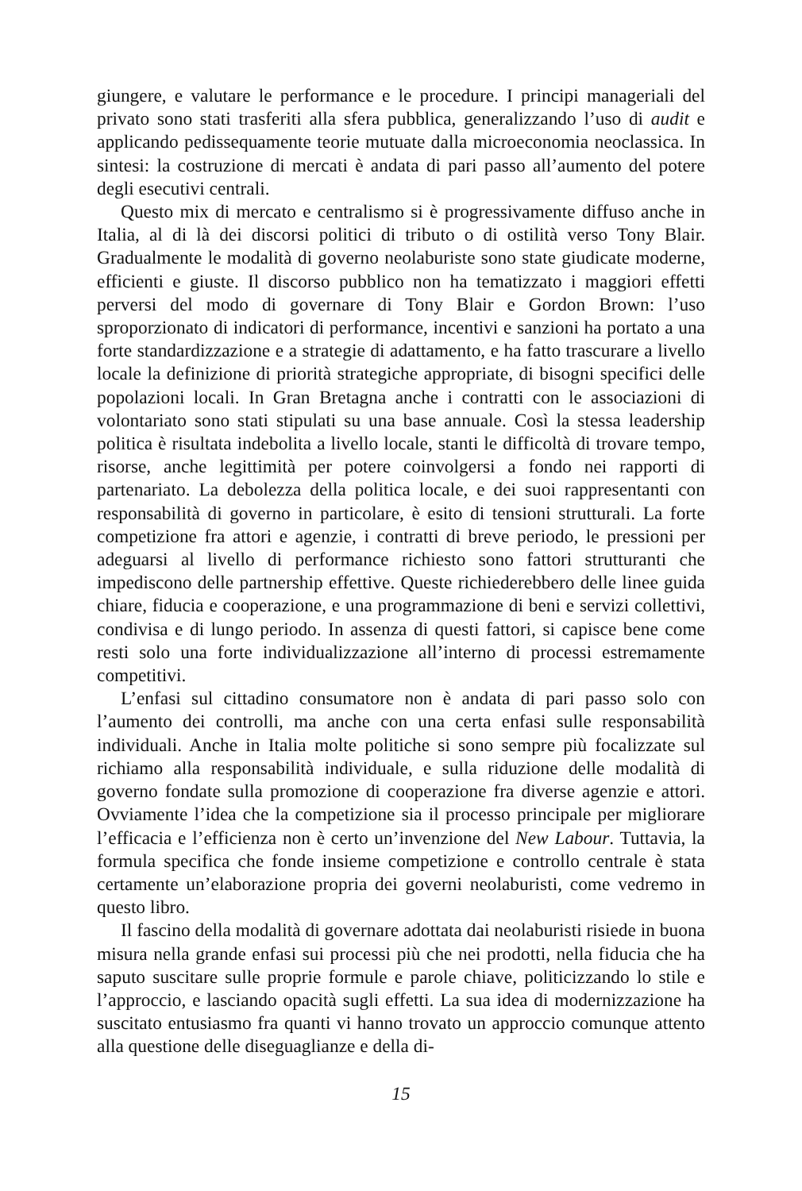giungere, e valutare le performance e le procedure. I principi manageriali del privato sono stati trasferiti alla sfera pubblica, generalizzando l’uso di audit e applicando pedissequamente teorie mutuate dalla microeconomia neoclassica. In sintesi: la costruzione di mercati è andata di pari passo all’aumento del potere degli esecutivi centrali.
Questo mix di mercato e centralismo si è progressivamente diffuso anche in Italia, al di là dei discorsi politici di tributo o di ostilità verso Tony Blair. Gradualmente le modalità di governo neolaburiste sono state giudicate moderne, efficienti e giuste. Il discorso pubblico non ha tematizzato i maggiori effetti perversi del modo di governare di Tony Blair e Gordon Brown: l’uso sproporzionato di indicatori di performance, incentivi e sanzioni ha portato a una forte standardizzazione e a strategie di adattamento, e ha fatto trascurare a livello locale la definizione di priorità strategiche appropriate, di bisogni specifici delle popolazioni locali. In Gran Bretagna anche i contratti con le associazioni di volontariato sono stati stipulati su una base annuale. Così la stessa leadership politica è risultata indebolita a livello locale, stanti le difficoltà di trovare tempo, risorse, anche legittimità per potere coinvolgersi a fondo nei rapporti di partenariato. La debolezza della politica locale, e dei suoi rappresentanti con responsabilità di governo in particolare, è esito di tensioni strutturali. La forte competizione fra attori e agenzie, i contratti di breve periodo, le pressioni per adeguarsi al livello di performance richiesto sono fattori strutturanti che impediscono delle partnership effettive. Queste richiederebbero delle linee guida chiare, fiducia e cooperazione, e una programmazione di beni e servizi collettivi, condivisa e di lungo periodo. In assenza di questi fattori, si capisce bene come resti solo una forte individualizzazione all’interno di processi estremamente competitivi.
L’enfasi sul cittadino consumatore non è andata di pari passo solo con l’aumento dei controlli, ma anche con una certa enfasi sulle responsabilità individuali. Anche in Italia molte politiche si sono sempre più focalizzate sul richiamo alla responsabilità individuale, e sulla riduzione delle modalità di governo fondate sulla promozione di cooperazione fra diverse agenzie e attori. Ovviamente l’idea che la competizione sia il processo principale per migliorare l’efficacia e l’efficienza non è certo un’invenzione del New Labour. Tuttavia, la formula specifica che fonde insieme competizione e controllo centrale è stata certamente un’elaborazione propria dei governi neolaburisti, come vedremo in questo libro.
Il fascino della modalità di governare adottata dai neolaburisti risiede in buona misura nella grande enfasi sui processi più che nei prodotti, nella fiducia che ha saputo suscitare sulle proprie formule e parole chiave, politicizzando lo stile e l’approccio, e lasciando opacità sugli effetti. La sua idea di modernizzazione ha suscitato entusiasmo fra quanti vi hanno trovato un approccio comunque attento alla questione delle diseguaglianze e della di-
15